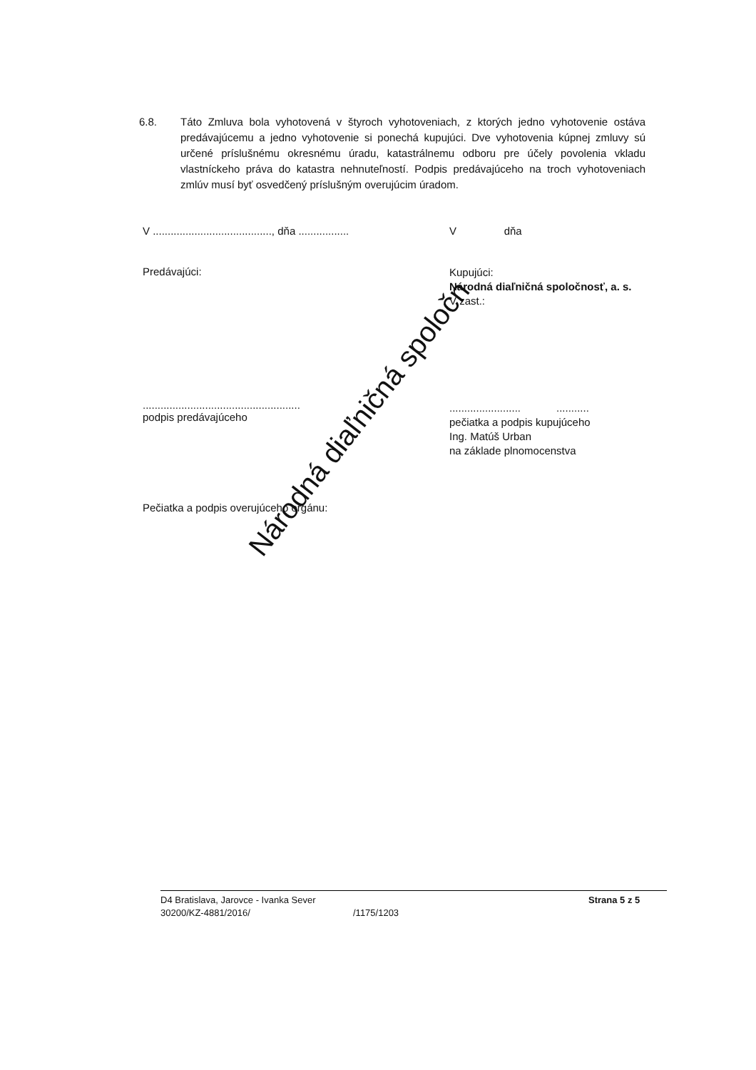6.8. Táto Zmluva bola vyhotovená v štyroch vyhotoveniach, z ktorých jedno vyhotovenie ostáva predávajúcemu a jedno vyhotovenie si ponechá kupujúci. Dve vyhotovenia kúpnej zmluvy sú určené príslušnému okresnému úradu, katastrálnemu odboru pre účely povolenia vkladu vlastníckeho práva do katastra nehnuteľností. Podpis predávajúceho na troch vyhotoveniach zmlúv musí byť osvedčený príslušným overujúcim úradom.
V ........................................, dňa .................
Predávajúci:
.....................................................
podpis predávajúceho
Pečiatka a podpis overujúceho orgánu:
V dňa
Kupujúci:
Národná diaľničná spoločnosť, a. s.
V zast.:
........................ ...........
pečiatka a podpis kupujúceho
Ing. Matúš Urban
na základe plnomocenstva
Národná diaľničná spoločn
D4 Bratislava, Jarovce - Ivanka Sever
30200/KZ-4881/2016/
/1175/1203
Strana 5 z 5